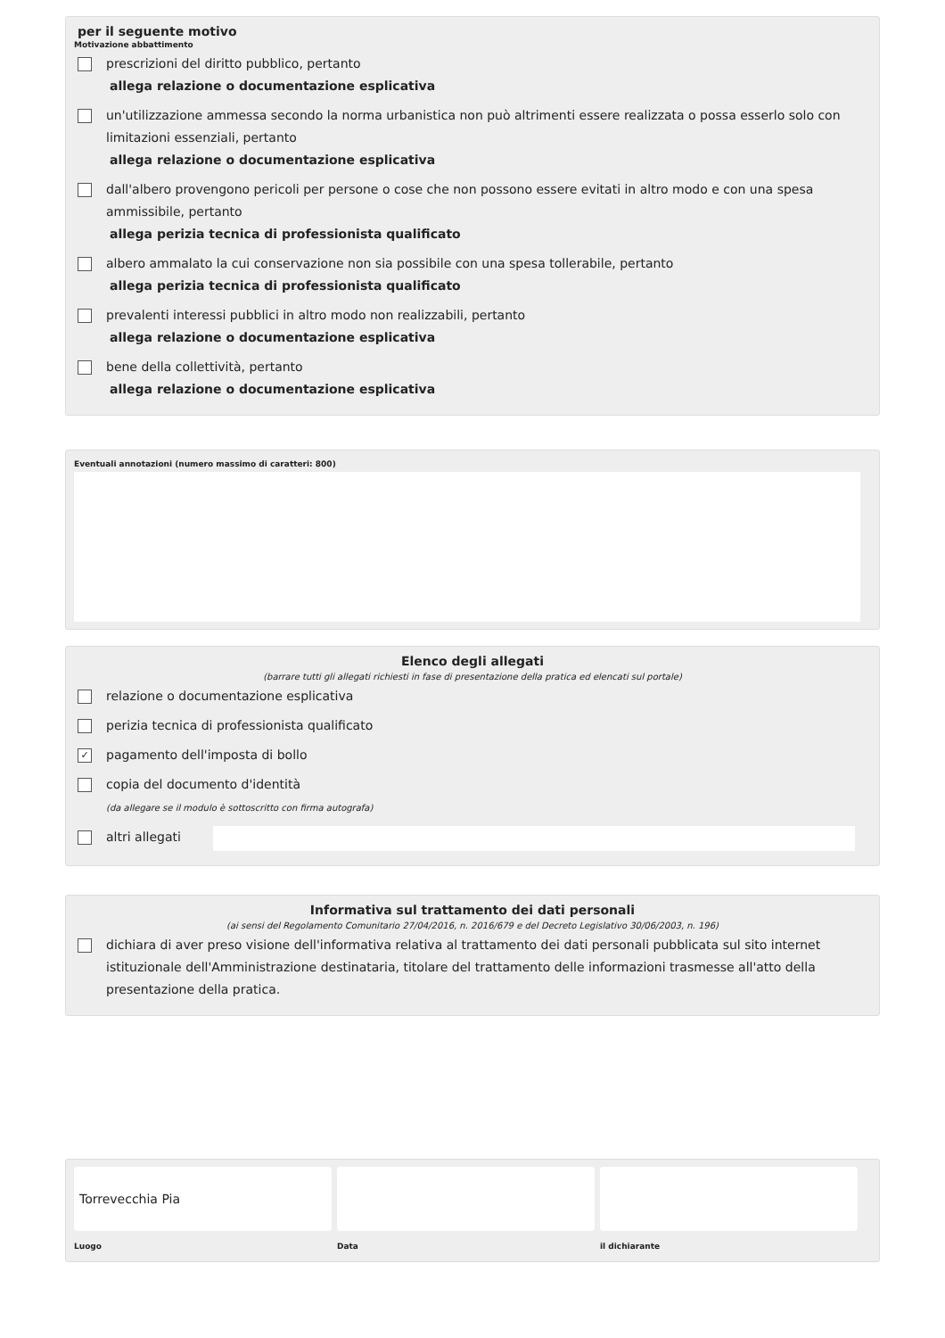per il seguente motivo
Motivazione abbattimento
prescrizioni del diritto pubblico, pertanto
allega relazione o documentazione esplicativa
un'utilizzazione ammessa secondo la norma urbanistica non può altrimenti essere realizzata o possa esserlo solo con limitazioni essenziali, pertanto
allega relazione o documentazione esplicativa
dall'albero provengono pericoli per persone o cose che non possono essere evitati in altro modo e con una spesa ammissibile, pertanto
allega perizia tecnica di professionista qualificato
albero ammalato la cui conservazione non sia possibile con una spesa tollerabile, pertanto
allega perizia tecnica di professionista qualificato
prevalenti interessi pubblici in altro modo non realizzabili, pertanto
allega relazione o documentazione esplicativa
bene della collettività, pertanto
allega relazione o documentazione esplicativa
Eventuali annotazioni (numero massimo di caratteri: 800)
Elenco degli allegati
(barrare tutti gli allegati richiesti in fase di presentazione della pratica ed elencati sul portale)
relazione o documentazione esplicativa
perizia tecnica di professionista qualificato
✓
pagamento dell'imposta di bollo
copia del documento d'identità
(da allegare se il modulo è sottoscritto con firma autografa)
altri allegati
Informativa sul trattamento dei dati personali
(ai sensi del Regolamento Comunitario 27/04/2016, n. 2016/679 e del Decreto Legislativo 30/06/2003, n. 196)
dichiara di aver preso visione dell'informativa relativa al trattamento dei dati personali pubblicata sul sito internet istituzionale dell'Amministrazione destinataria, titolare del trattamento delle informazioni trasmesse all'atto della presentazione della pratica.
Torrevecchia Pia
Luogo
Data il dichiarante